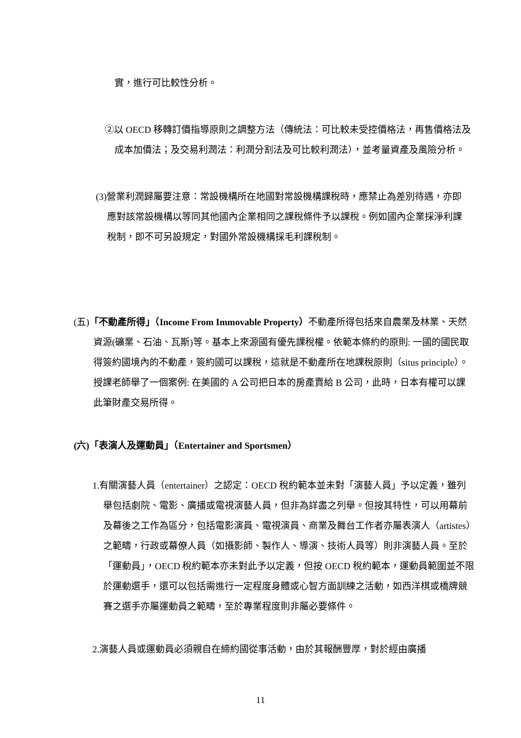實，進行可比較性分析。
②以 OECD 移轉訂價指導原則之調整方法（傳統法：可比較未受控價格法，再售價格法及成本加價法；及交易利潤法：利潤分割法及可比較利潤法），並考量資產及風險分析。
(3)營業利潤歸屬要注意：常設機構所在地國對常設機構課稅時，應禁止為差別待遇，亦即應對該常設機構以等同其他國內企業相同之課稅條件予以課稅。例如國內企業採淨利課稅制，即不可另設規定，對國外常設機構採毛利課稅制。
(五)「不動產所得」（Income From Immovable Property）不動產所得包括來自農業及林業、天然資源(礦業、石油、瓦斯)等。基本上來源國有優先課稅權。依範本條約的原則: 一國的國民取得簽約國境內的不動產，簽約國可以課稅，這就是不動產所在地課稅原則（situs principle）。授課老師舉了一個案例: 在美國的 A 公司把日本的房產賣給 B 公司，此時，日本有權可以課此筆財產交易所得。
(六)「表演人及運動員」（Entertainer and Sportsmen）
1.有關演藝人員（entertainer）之認定：OECD 稅約範本並未對「演藝人員」予以定義，雖列舉包括劇院、電影、廣播或電視演藝人員，但非為詳盡之列舉。但按其特性，可以用幕前及幕後之工作為區分，包括電影演員、電視演員、商業及舞台工作者亦屬表演人（artistes）之範疇，行政或幕僚人員（如攝影師、製作人、導演、技術人員等）則非演藝人員。至於「運動員」，OECD 稅約範本亦未對此予以定義，但按 OECD 稅約範本，運動員範圍並不限於運動選手，還可以包括需進行一定程度身體或心智方面訓練之活動，如西洋棋或橋牌競賽之選手亦屬運動員之範疇，至於專業程度則非屬必要條件。
2.演藝人員或運動員必須親自在締約國從事活動，由於其報酬豐厚，對於經由廣播
11